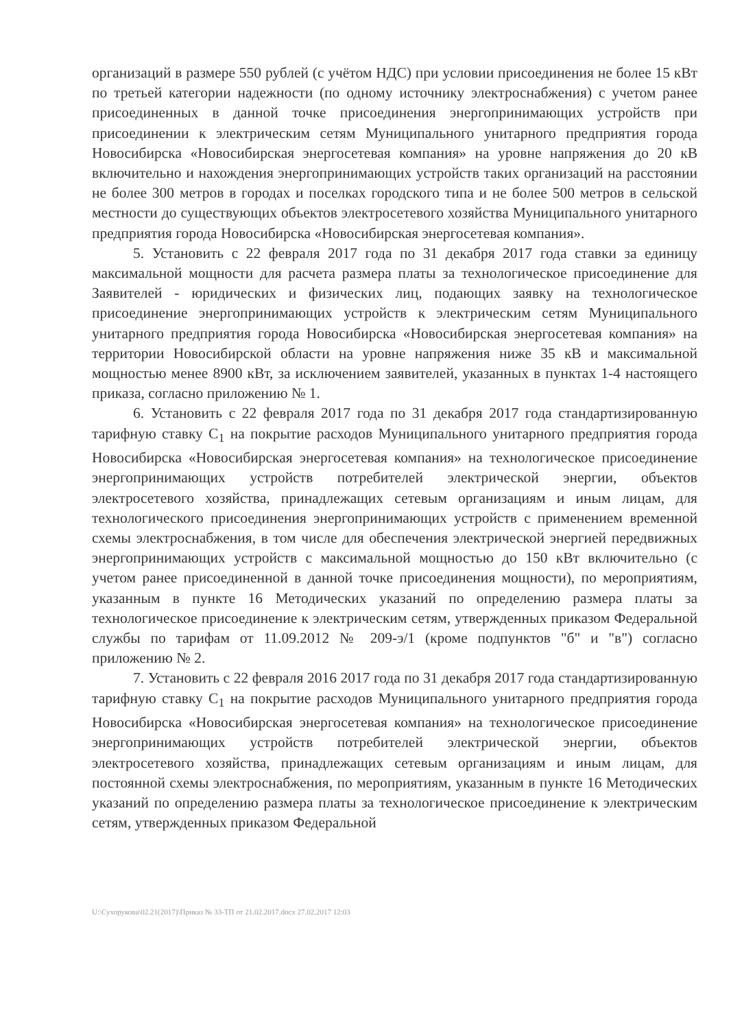организаций в размере 550 рублей (с учётом НДС) при условии присоединения не более 15 кВт по третьей категории надежности (по одному источнику электроснабжения) с учетом ранее присоединенных в данной точке присоединения энергопринимающих устройств при присоединении к электрическим сетям Муниципального унитарного предприятия города Новосибирска «Новосибирская энергосетевая компания» на уровне напряжения до 20 кВ включительно и нахождения энергопринимающих устройств таких организаций на расстоянии не более 300 метров в городах и поселках городского типа и не более 500 метров в сельской местности до существующих объектов электросетевого хозяйства Муниципального унитарного предприятия города Новосибирска «Новосибирская энергосетевая компания».
5. Установить с 22 февраля 2017 года по 31 декабря 2017 года ставки за единицу максимальной мощности для расчета размера платы за технологическое присоединение для Заявителей - юридических и физических лиц, подающих заявку на технологическое присоединение энергопринимающих устройств к электрическим сетям Муниципального унитарного предприятия города Новосибирска «Новосибирская энергосетевая компания» на территории Новосибирской области на уровне напряжения ниже 35 кВ и максимальной мощностью менее 8900 кВт, за исключением заявителей, указанных в пунктах 1-4 настоящего приказа, согласно приложению № 1.
6. Установить с 22 февраля 2017 года по 31 декабря 2017 года стандартизированную тарифную ставку С<sub>1</sub> на покрытие расходов Муниципального унитарного предприятия города Новосибирска «Новосибирская энергосетевая компания» на технологическое присоединение энергопринимающих устройств потребителей электрической энергии, объектов электросетевого хозяйства, принадлежащих сетевым организациям и иным лицам, для технологического присоединения энергопринимающих устройств с применением временной схемы электроснабжения, в том числе для обеспечения электрической энергией передвижных энергопринимающих устройств с максимальной мощностью до 150 кВт включительно (с учетом ранее присоединенной в данной точке присоединения мощности), по мероприятиям, указанным в пункте 16 Методических указаний по определению размера платы за технологическое присоединение к электрическим сетям, утвержденных приказом Федеральной службы по тарифам от 11.09.2012 № 209-э/1 (кроме подпунктов "б" и "в") согласно приложению № 2.
7. Установить с 22 февраля 2016 2017 года по 31 декабря 2017 года стандартизированную тарифную ставку С<sub>1</sub> на покрытие расходов Муниципального унитарного предприятия города Новосибирска «Новосибирская энергосетевая компания» на технологическое присоединение энергопринимающих устройств потребителей электрической энергии, объектов электросетевого хозяйства, принадлежащих сетевым организациям и иным лицам, для постоянной схемы электроснабжения, по мероприятиям, указанным в пункте 16 Методических указаний по определению размера платы за технологическое присоединение к электрическим сетям, утвержденных приказом Федеральной
U:\Сухорукова\02.21(2017)\Приказ № 33-ТП от 21.02.2017.docx 27.02.2017 12:03